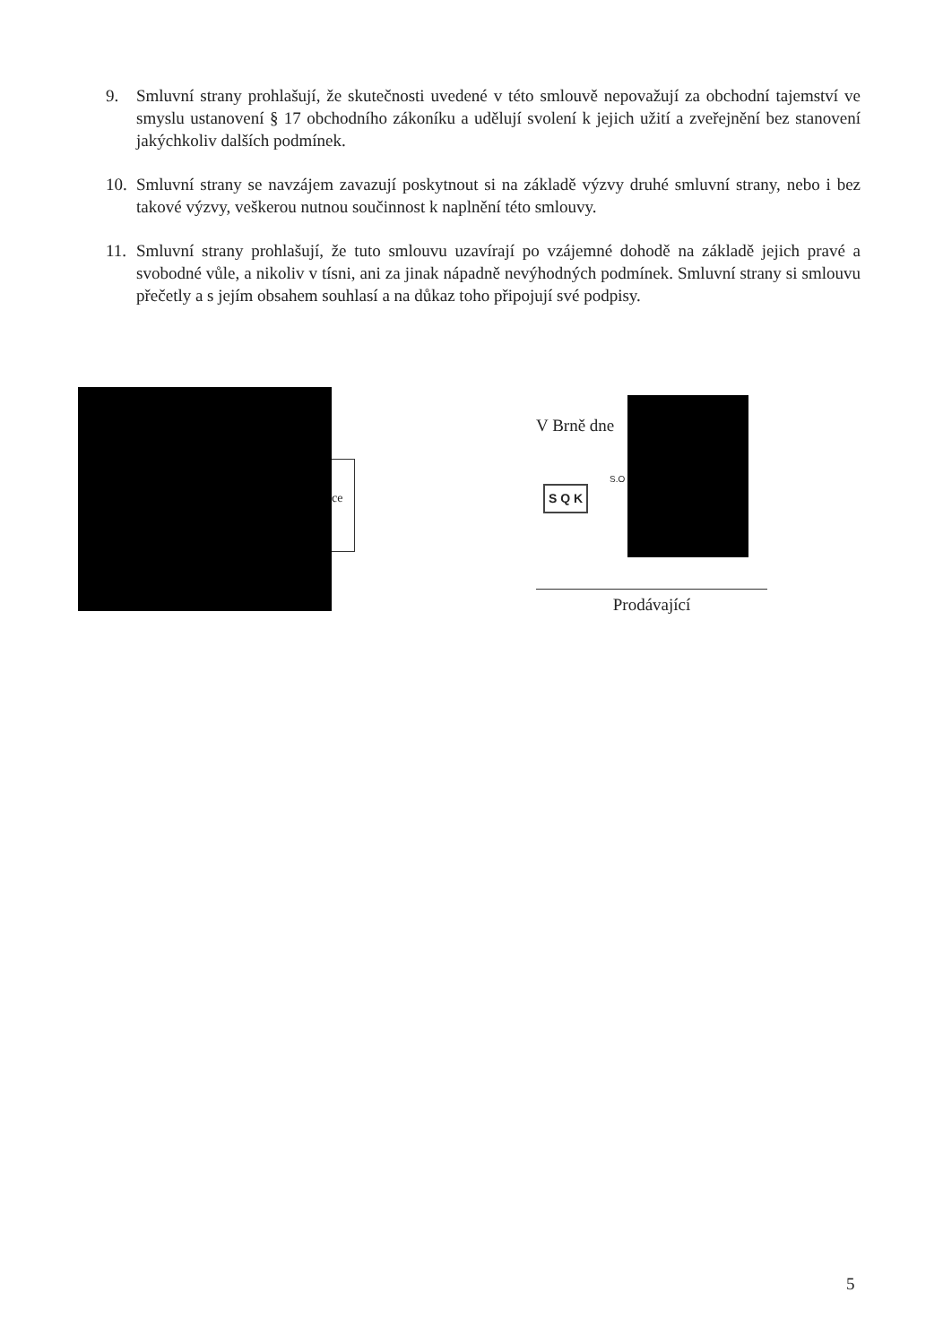9. Smluvní strany prohlašují, že skutečnosti uvedené v této smlouvě nepovažují za obchodní tajemství ve smyslu ustanovení § 17 obchodního zákoníku a udělují svolení k jejich užití a zveřejnění bez stanovení jakýchkoliv dalších podmínek.
10.
Smluvní strany se navzájem zavazují poskytnout si na základě výzvy druhé smluvní strany, nebo i bez takové výzvy, veškerou nutnou součinnost k naplnění této smlouvy.
11.
Smluvní strany prohlašují, že tuto smlouvu uzavírají po vzájemné dohodě na základě jejich pravé a svobodné vůle, a nikoliv v tísni, ani za jinak nápadně nevýhodných podmínek. Smluvní strany si smlouvu přečetly a s jejím obsahem souhlasí a na důkaz toho připojují své podpisy.
ce
V Brně dne
S.O
S Q K
Prodávající
5